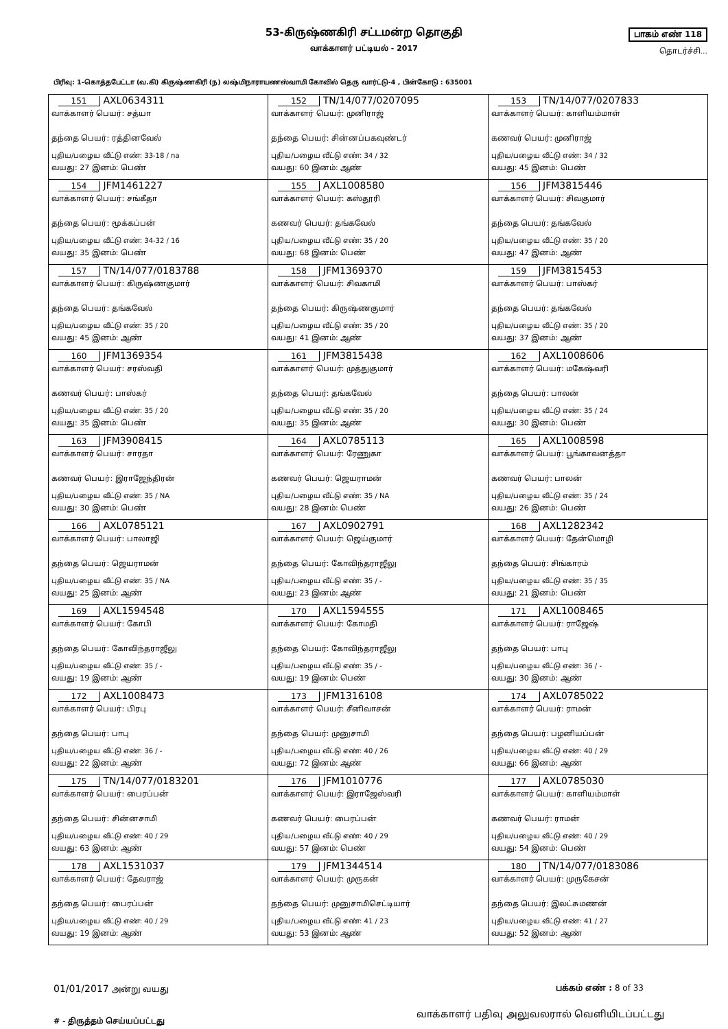53-கிருஷ்ணகிரி சட்டமன்ற தொகுதி
வாக்காளர் பட்டியல் - 2017
பாகம் எண் 118
தொடர்ச்சி...
பிரிவு: 1-கொத்தபேட்டா (வ.கி) கிருஷ்ணகிரி (ந) லஷ்மிநாராயணஸ்வாமி கோவில் தெரு வார்ட்டு-4 , பின்கோடு : 635001
| 151 AXL0634311 வாக்காளர் பெயர்: சத்யா தந்தை பெயர்: ரத்தினவேல் புதிய/பழைய வீட்டு எண்: 33-18 / na வயது: 27 இனம்: பெண் | 152 TN/14/077/0207095 வாக்காளர் பெயர்: முனிராஜ் தந்தை பெயர்: சின்னப்பகவுண்டர் புதிய/பழைய வீட்டு எண்: 34 / 32 வயது: 60 இனம்: ஆண் | 153 TN/14/077/0207833 வாக்காளர் பெயர்: காளியம்மாள் கணவர் பெயர்: முனிராஜ் புதிய/பழைய வீட்டு எண்: 34 / 32 வயது: 45 இனம்: பெண் |
| 154 JFM1461227 வாக்காளர் பெயர்: சங்கீதா தந்தை பெயர்: மூக்கப்பன் புதிய/பழைய வீட்டு எண்: 34-32 / 16 வயது: 35 இனம்: பெண் | 155 AXL1008580 வாக்காளர் பெயர்: கஸ்தூரி கணவர் பெயர்: தங்கவேல் புதிய/பழைய வீட்டு எண்: 35 / 20 வயது: 68 இனம்: பெண் | 156 JFM3815446 வாக்காளர் பெயர்: சிவகுமார் தந்தை பெயர்: தங்கவேல் புதிய/பழைய வீட்டு எண்: 35 / 20 வயது: 47 இனம்: ஆண் |
| 157 TN/14/077/0183788 வாக்காளர் பெயர்: கிருஷ்ணகுமார் தந்தை பெயர்: தங்கவேல் புதிய/பழைய வீட்டு எண்: 35 / 20 வயது: 45 இனம்: ஆண் | 158 JFM1369370 வாக்காளர் பெயர்: சிவகாமி தந்தை பெயர்: கிருஷ்ணகுமார் புதிய/பழைய வீட்டு எண்: 35 / 20 வயது: 41 இனம்: ஆண் | 159 JFM3815453 வாக்காளர் பெயர்: பாஸ்கர் தந்தை பெயர்: தங்கவேல் புதிய/பழைய வீட்டு எண்: 35 / 20 வயது: 37 இனம்: ஆண் |
| 160 JFM1369354 வாக்காளர் பெயர்: சரஸ்வதி கணவர் பெயர்: பாஸ்கர் புதிய/பழைய வீட்டு எண்: 35 / 20 வயது: 35 இனம்: பெண் | 161 JFM3815438 வாக்காளர் பெயர்: முத்துகுமார் தந்தை பெயர்: தங்கவேல் புதிய/பழைய வீட்டு எண்: 35 / 20 வயது: 35 இனம்: ஆண் | 162 AXL1008606 வாக்காளர் பெயர்: மகேஷ்வரி தந்தை பெயர்: பாலன் புதிய/பழைய வீட்டு எண்: 35 / 24 வயது: 30 இனம்: பெண் |
| 163 JFM3908415 வாக்காளர் பெயர்: சாரதா கணவர் பெயர்: இராஜேந்திரன் புதிய/பழைய வீட்டு எண்: 35 / NA வயது: 30 இனம்: பெண் | 164 AXL0785113 வாக்காளர் பெயர்: ரேணுகா கணவர் பெயர்: ஜெயராமன் புதிய/பழைய வீட்டு எண்: 35 / NA வயது: 28 இனம்: பெண் | 165 AXL1008598 வாக்காளர் பெயர்: பூங்காவனத்தா கணவர் பெயர்: பாலன் புதிய/பழைய வீட்டு எண்: 35 / 24 வயது: 26 இனம்: பெண் |
| 166 AXL0785121 வாக்காளர் பெயர்: பாலாஜி தந்தை பெயர்: ஜெயராமன் புதிய/பழைய வீட்டு எண்: 35 / NA வயது: 25 இனம்: ஆண் | 167 AXL0902791 வாக்காளர் பெயர்: ஜெய்குமார் தந்தை பெயர்: கோவிந்தராஜீலு புதிய/பழைய வீட்டு எண்: 35 / - வயது: 23 இனம்: ஆண் | 168 AXL1282342 வாக்காளர் பெயர்: தேன்மொழி தந்தை பெயர்: சிங்காரம் புதிய/பழைய வீட்டு எண்: 35 / 35 வயது: 21 இனம்: பெண் |
| 169 AXL1594548 வாக்காளர் பெயர்: கோபி தந்தை பெயர்: கோவிந்தராஜீலு புதிய/பழைய வீட்டு எண்: 35 / - வயது: 19 இனம்: ஆண் | 170 AXL1594555 வாக்காளர் பெயர்: கோமதி தந்தை பெயர்: கோவிந்தராஜீலு புதிய/பழைய வீட்டு எண்: 35 / - வயது: 19 இனம்: பெண் | 171 AXL1008465 வாக்காளர் பெயர்: ராஜேஷ் தந்தை பெயர்: பாபு புதிய/பழைய வீட்டு எண்: 36 / - வயது: 30 இனம்: ஆண் |
| 172 AXL1008473 வாக்காளர் பெயர்: பிரபு தந்தை பெயர்: பாபு புதிய/பழைய வீட்டு எண்: 36 / - வயது: 22 இனம்: ஆண் | 173 JFM1316108 வாக்காளர் பெயர்: சீனிவாசன் தந்தை பெயர்: முனுசாமி புதிய/பழைய வீட்டு எண்: 40 / 26 வயது: 72 இனம்: ஆண் | 174 AXL0785022 வாக்காளர் பெயர்: ராமன் தந்தை பெயர்: பழனியப்பன் புதிய/பழைய வீட்டு எண்: 40 / 29 வயது: 66 இனம்: ஆண் |
| 175 TN/14/077/0183201 வாக்காளர் பெயர்: பைரப்பன் தந்தை பெயர்: சின்னசாமி புதிய/பழைய வீட்டு எண்: 40 / 29 வயது: 63 இனம்: ஆண் | 176 JFM1010776 வாக்காளர் பெயர்: இராஜேஸ்வரி கணவர் பெயர்: பைரப்பன் புதிய/பழைய வீட்டு எண்: 40 / 29 வயது: 57 இனம்: பெண் | 177 AXL0785030 வாக்காளர் பெயர்: காளியம்மாள் கணவர் பெயர்: ராமன் புதிய/பழைய வீட்டு எண்: 40 / 29 வயது: 54 இனம்: பெண் |
| 178 AXL1531037 வாக்காளர் பெயர்: தேவராஜ் தந்தை பெயர்: பைரப்பன் புதிய/பழைய வீட்டு எண்: 40 / 29 வயது: 19 இனம்: ஆண் | 179 JFM1344514 வாக்காளர் பெயர்: முருகன் தந்தை பெயர்: முனுசாமிசெட்டியார் புதிய/பழைய வீட்டு எண்: 41 / 23 வயது: 53 இனம்: ஆண் | 180 TN/14/077/0183086 வாக்காளர் பெயர்: முருகேசன் தந்தை பெயர்: இலட்சுமணன் புதிய/பழைய வீட்டு எண்: 41 / 27 வயது: 52 இனம்: ஆண் |
01/01/2017 அன்று வயது பக்கம் எண் : 8 of 33
# - திருத்தம் செய்யப்பட்டது வாக்காளர் பதிவு அலுவலரால் வெளியிடப்பட்டது